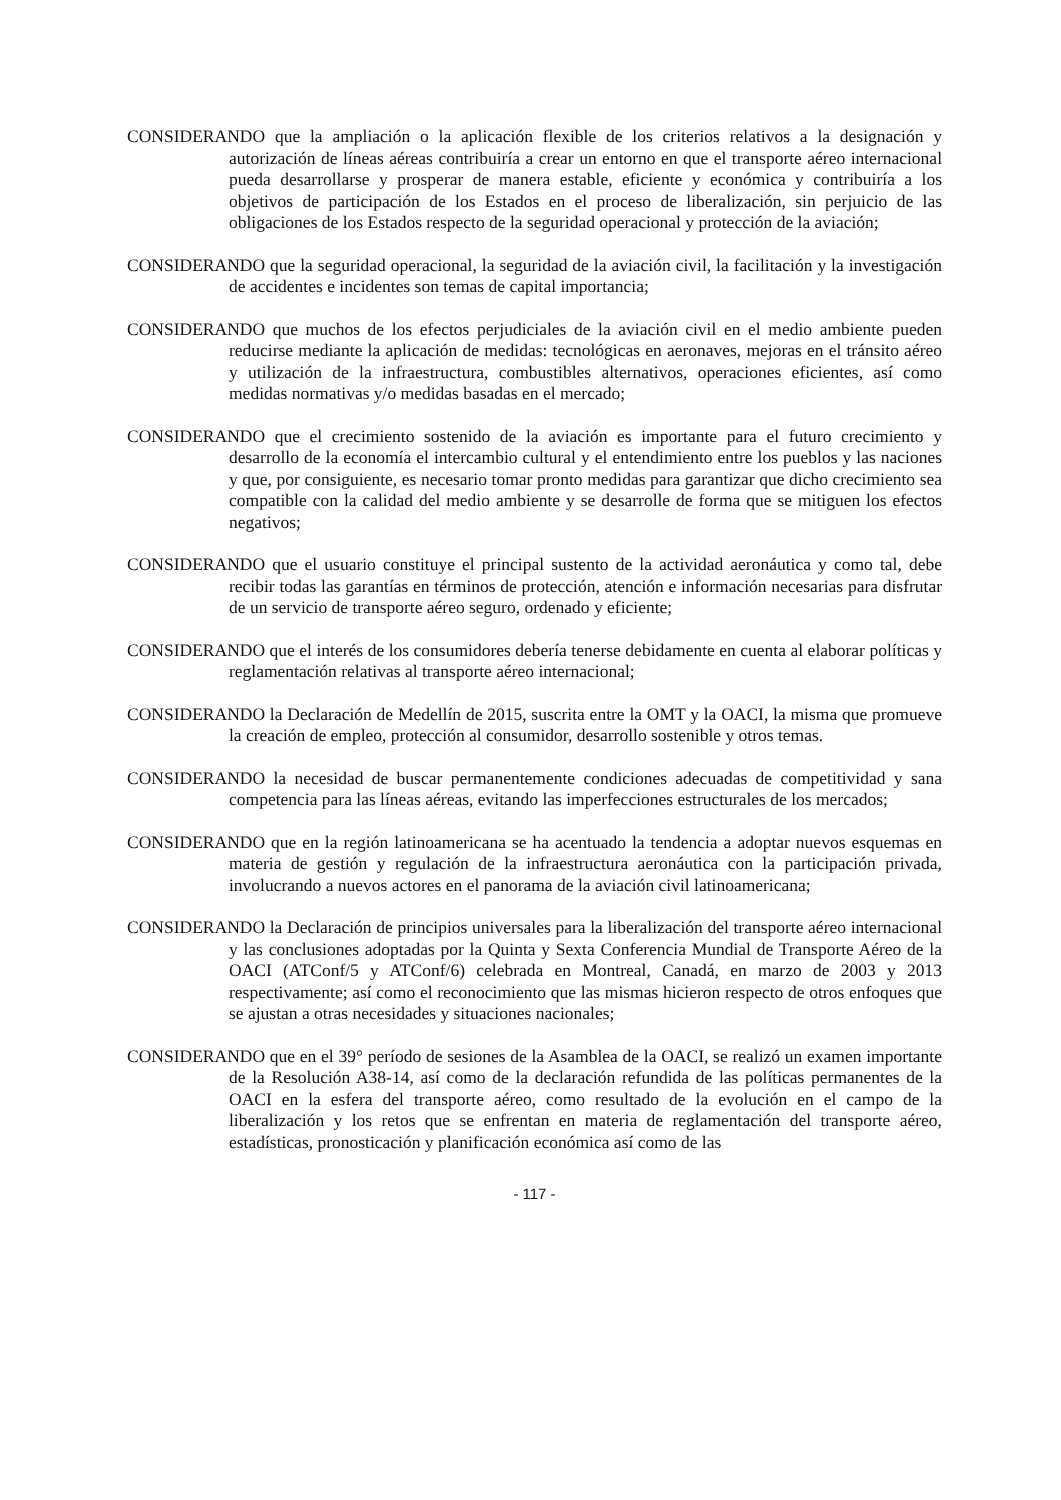CONSIDERANDO que la ampliación o la aplicación flexible de los criterios relativos a la designación y autorización de líneas aéreas contribuiría a crear un entorno en que el transporte aéreo internacional pueda desarrollarse y prosperar de manera estable, eficiente y económica y contribuiría a los objetivos de participación de los Estados en el proceso de liberalización, sin perjuicio de las obligaciones de los Estados respecto de la seguridad operacional y protección de la aviación;
CONSIDERANDO que la seguridad operacional, la seguridad de la aviación civil, la facilitación y la investigación de accidentes e incidentes son temas de capital importancia;
CONSIDERANDO que muchos de los efectos perjudiciales de la aviación civil en el medio ambiente pueden reducirse mediante la aplicación de medidas: tecnológicas en aeronaves, mejoras en el tránsito aéreo y utilización de la infraestructura, combustibles alternativos, operaciones eficientes, así como medidas normativas y/o medidas basadas en el mercado;
CONSIDERANDO que el crecimiento sostenido de la aviación es importante para el futuro crecimiento y desarrollo de la economía el intercambio cultural y el entendimiento entre los pueblos y las naciones y que, por consiguiente, es necesario tomar pronto medidas para garantizar que dicho crecimiento sea compatible con la calidad del medio ambiente y se desarrolle de forma que se mitiguen los efectos negativos;
CONSIDERANDO que el usuario constituye el principal sustento de la actividad aeronáutica y como tal, debe recibir todas las garantías en términos de protección, atención e información necesarias para disfrutar de un servicio de transporte aéreo seguro, ordenado y eficiente;
CONSIDERANDO que el interés de los consumidores debería tenerse debidamente en cuenta al elaborar políticas y reglamentación relativas al transporte aéreo internacional;
CONSIDERANDO la Declaración de Medellín de 2015, suscrita entre la OMT y la OACI, la misma que promueve la creación de empleo, protección al consumidor, desarrollo sostenible y otros temas.
CONSIDERANDO la necesidad de buscar permanentemente condiciones adecuadas de competitividad y sana competencia para las líneas aéreas, evitando las imperfecciones estructurales de los mercados;
CONSIDERANDO que en la región latinoamericana se ha acentuado la tendencia a adoptar nuevos esquemas en materia de gestión y regulación de la infraestructura aeronáutica con la participación privada, involucrando a nuevos actores en el panorama de la aviación civil latinoamericana;
CONSIDERANDO la Declaración de principios universales para la liberalización del transporte aéreo internacional y las conclusiones adoptadas por la Quinta y Sexta Conferencia Mundial de Transporte Aéreo de la OACI (ATConf/5 y ATConf/6) celebrada en Montreal, Canadá, en marzo de 2003 y 2013 respectivamente; así como el reconocimiento que las mismas hicieron respecto de otros enfoques que se ajustan a otras necesidades y situaciones nacionales;
CONSIDERANDO que en el 39° período de sesiones de la Asamblea de la OACI, se realizó un examen importante de la Resolución A38-14, así como de la declaración refundida de las políticas permanentes de la OACI en la esfera del transporte aéreo, como resultado de la evolución en el campo de la liberalización y los retos que se enfrentan en materia de reglamentación del transporte aéreo, estadísticas, pronosticación y planificación económica así como de las
- 117 -